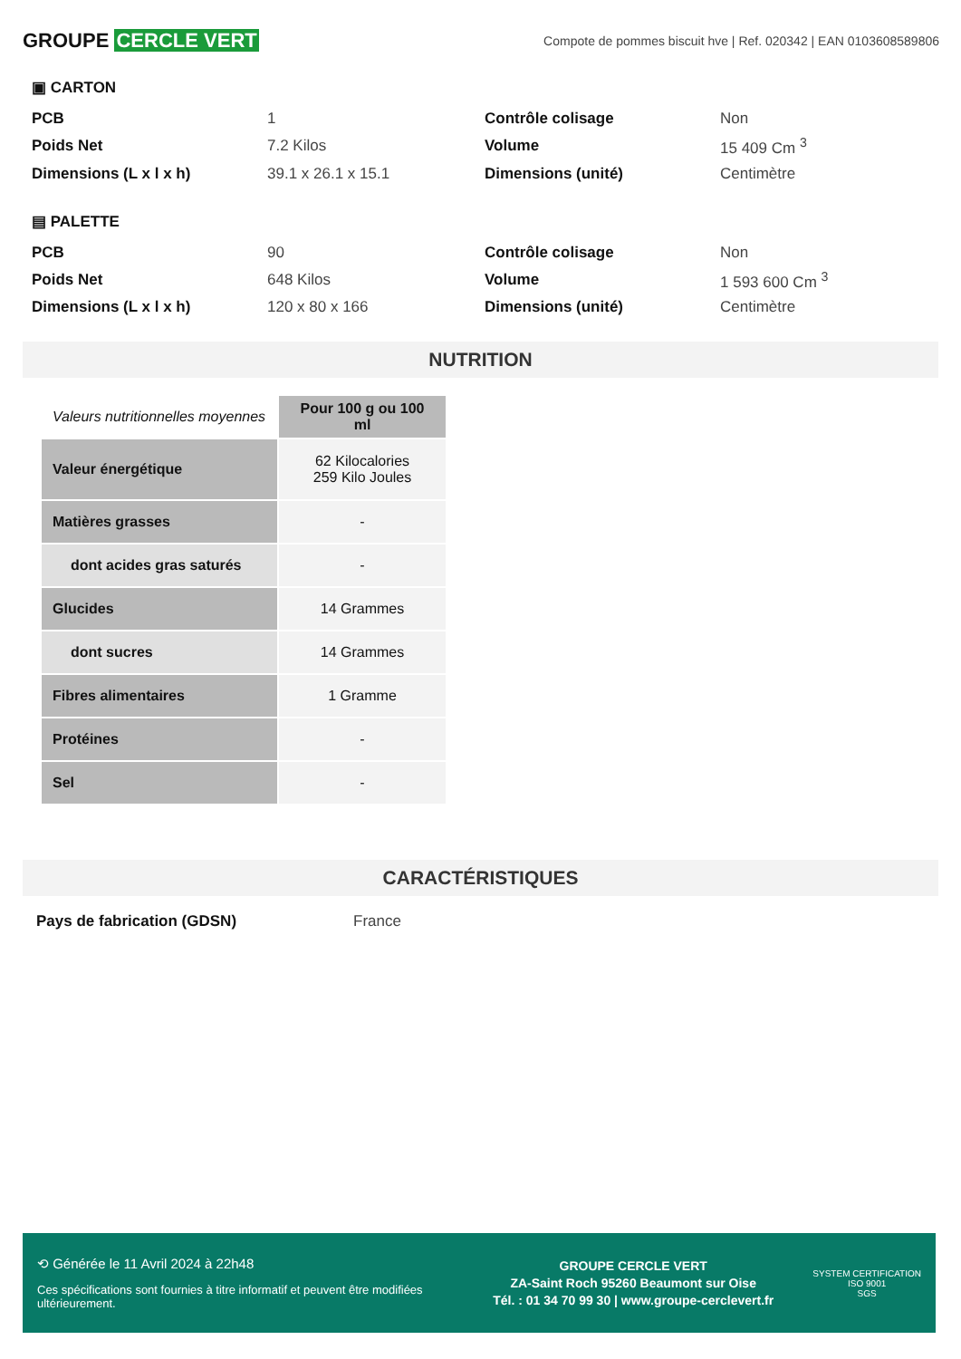GROUPE CERCLE VERT
Compote de pommes biscuit hve | Ref. 020342 | EAN 0103608589806
▣ CARTON
| PCB | 1 | Contrôle colisage | Non |
| Poids Net | 7.2 Kilos | Volume | 15 409 Cm <sup>3</sup> |
| Dimensions (L x l x h) | 39.1 x 26.1 x 15.1 | Dimensions (unité) | Centimètre |
▤ PALETTE
| PCB | 90 | Contrôle colisage | Non |
| Poids Net | 648 Kilos | Volume | 1 593 600 Cm <sup>3</sup> |
| Dimensions (L x l x h) | 120 x 80 x 166 | Dimensions (unité) | Centimètre |
NUTRITION
| Valeurs nutritionnelles moyennes | Pour 100 g ou 100 ml |
| --- | --- |
| Valeur énergétique | 62 Kilocalories 259 Kilo Joules |
| Matières grasses | - |
| dont acides gras saturés | - |
| Glucides | 14 Grammes |
| dont sucres | 14 Grammes |
| Fibres alimentaires | 1 Gramme |
| Protéines | - |
| Sel | - |
CARACTÉRISTIQUES
Pays de fabrication (GDSN) France
⟲ Générée le 11 Avril 2024 à 22h48
Ces spécifications sont fournies à titre informatif et peuvent être modifiées ultérieurement.
GROUPE CERCLE VERT
ZA-Saint Roch 95260 Beaumont sur Oise
Tél. : 01 34 70 99 30 | www.groupe-cerclevert.fr
SYSTEM CERTIFICATION
ISO 9001
SGS